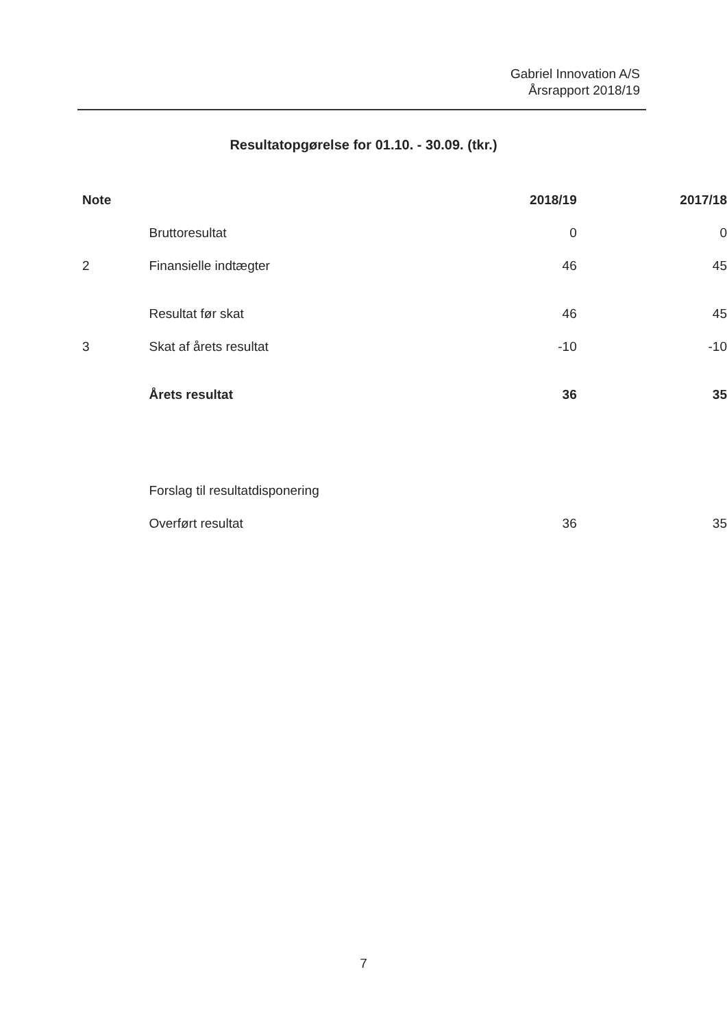Gabriel Innovation A/S
Årsrapport 2018/19
Resultatopgørelse for 01.10. - 30.09. (tkr.)
| Note | | 2018/19 | 2017/18 |
| --- | --- | --- | --- |
| | Bruttoresultat | 0 | 0 |
| 2 | Finansielle indtægter | 46 | 45 |
| | Resultat før skat | 46 | 45 |
| 3 | Skat af årets resultat | -10 | -10 |
| | Årets resultat | 36 | 35 |
| | Forslag til resultatdisponering | | |
| | Overført resultat | 36 | 35 |
7